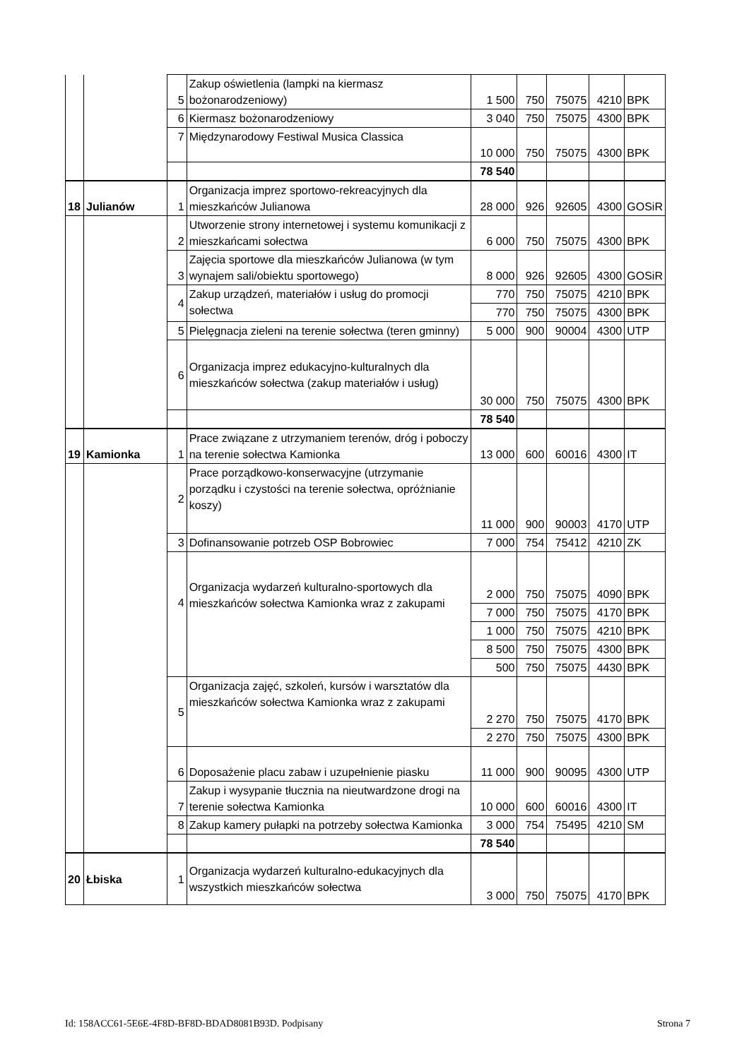| | | 5 | Zakup oświetlenia (lampki na kiermasz bożonarodzeniowy) | 1 500 | 750 | 75075 | 4210 | BPK |
| | | 6 | Kiermasz bożonarodzeniowy | 3 040 | 750 | 75075 | 4300 | BPK |
| | | 7 | Międzynarodowy Festiwal Musica Classica | 10 000 | 750 | 75075 | 4300 | BPK |
| | | | | 78 540 | | | | |
| 18 | Julianów | 1 | Organizacja imprez sportowo-rekreacyjnych dla mieszkańców Julianowa | 28 000 | 926 | 92605 | 4300 | GOSiR |
| | | 2 | Utworzenie strony internetowej i systemu komunikacji z mieszkańcami sołectwa | 6 000 | 750 | 75075 | 4300 | BPK |
| | | 3 | Zajęcia sportowe dla mieszkańców Julianowa (w tym wynajem sali/obiektu sportowego) | 8 000 | 926 | 92605 | 4300 | GOSiR |
| | | 4 | Zakup urządzeń, materiałów i usług do promocji sołectwa | 770 | 750 | 75075 | 4210 | BPK |
| | | | | 770 | 750 | 75075 | 4300 | BPK |
| | | 5 | Pielęgnacja zieleni na terenie sołectwa (teren gminny) | 5 000 | 900 | 90004 | 4300 | UTP |
| | | 6 | Organizacja imprez edukacyjno-kulturalnych dla mieszkańców sołectwa (zakup materiałów i usług) | 30 000 | 750 | 75075 | 4300 | BPK |
| | | | | 78 540 | | | | |
| 19 | Kamionka | 1 | Prace związane z utrzymaniem terenów, dróg i poboczy na terenie sołectwa Kamionka | 13 000 | 600 | 60016 | 4300 | IT |
| | | 2 | Prace porządkowo-konserwacyjne (utrzymanie porządku i czystości na terenie sołectwa, opróżnianie koszy) | 11 000 | 900 | 90003 | 4170 | UTP |
| | | 3 | Dofinansowanie potrzeb OSP Bobrowiec | 7 000 | 754 | 75412 | 4210 | ZK |
| | | 4 | Organizacja wydarzeń kulturalno-sportowych dla mieszkańców sołectwa Kamionka wraz z zakupami | 2 000 | 750 | 75075 | 4090 | BPK |
| | | | | 7 000 | 750 | 75075 | 4170 | BPK |
| | | | | 1 000 | 750 | 75075 | 4210 | BPK |
| | | | | 8 500 | 750 | 75075 | 4300 | BPK |
| | | | | 500 | 750 | 75075 | 4430 | BPK |
| | | 5 | Organizacja zajęć, szkoleń, kursów i warsztatów dla mieszkańców sołectwa Kamionka wraz z zakupami | 2 270 | 750 | 75075 | 4170 | BPK |
| | | | | 2 270 | 750 | 75075 | 4300 | BPK |
| | | 6 | Doposażenie placu zabaw i uzupełnienie piasku | 11 000 | 900 | 90095 | 4300 | UTP |
| | | 7 | Zakup i wysypanie tłucznia na nieutwardzone drogi na terenie sołectwa Kamionka | 10 000 | 600 | 60016 | 4300 | IT |
| | | 8 | Zakup kamery pułapki na potrzeby sołectwa Kamionka | 3 000 | 754 | 75495 | 4210 | SM |
| | | | | 78 540 | | | | |
| 20 | Łbiska | 1 | Organizacja wydarzeń kulturalno-edukacyjnych dla wszystkich mieszkańców sołectwa | 3 000 | 750 | 75075 | 4170 | BPK |
Id: 158ACC61-5E6E-4F8D-BF8D-BDAD8081B93D. Podpisany Strona 7